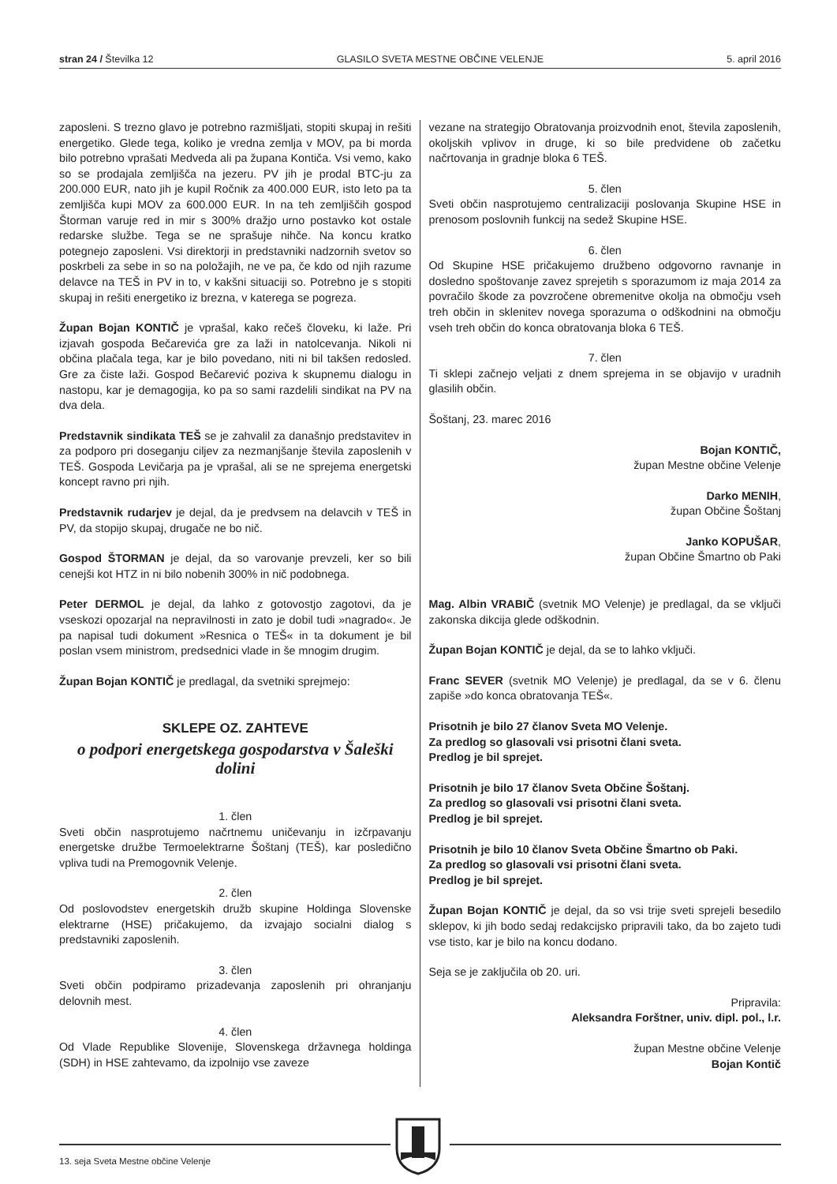stran 24 / Številka 12 GLASILO SVETA MESTNE OBČINE VELENJE 5. april 2016
zaposleni. S trezno glavo je potrebno razmišljati, stopiti skupaj in rešiti energetiko. Glede tega, koliko je vredna zemlja v MOV, pa bi morda bilo potrebno vprašati Medveda ali pa župana Kontiča. Vsi vemo, kako so se prodajala zemljišča na jezeru. PV jih je prodal BTC-ju za 200.000 EUR, nato jih je kupil Ročnik za 400.000 EUR, isto leto pa ta zemljišča kupi MOV za 600.000 EUR. In na teh zemljiščih gospod Štorman varuje red in mir s 300% dražjo urno postavko kot ostale redarske službe. Tega se ne sprašuje nihče. Na koncu kratko potegnejo zaposleni. Vsi direktorji in predstavniki nadzornih svetov so poskrbeli za sebe in so na položajih, ne ve pa, če kdo od njih razume delavce na TEŠ in PV in to, v kakšni situaciji so. Potrebno je s stopiti skupaj in rešiti energetiko iz brezna, v katerega se pogreza.
Župan Bojan KONTIČ je vprašal, kako rečeš človeku, ki laže. Pri izjavah gospoda Bečarevića gre za laži in natolcevanja. Nikoli ni občina plačala tega, kar je bilo povedano, niti ni bil takšen redosled. Gre za čiste laži. Gospod Bečarević poziva k skupnemu dialogu in nastopu, kar je demagogija, ko pa so sami razdelili sindikat na PV na dva dela.
Predstavnik sindikata TEŠ se je zahvalil za današnjo predstavitev in za podporo pri doseganju ciljev za nezmanjšanje števila zaposlenih v TEŠ. Gospoda Levičarja pa je vprašal, ali se ne sprejema energetski koncept ravno pri njih.
Predstavnik rudarjev je dejal, da je predvsem na delavcih v TEŠ in PV, da stopijo skupaj, drugače ne bo nič.
Gospod ŠTORMAN je dejal, da so varovanje prevzeli, ker so bili cenejši kot HTZ in ni bilo nobenih 300% in nič podobnega.
Peter DERMOL je dejal, da lahko z gotovostjo zagotovi, da je vseskozi opozarjal na nepravilnosti in zato je dobil tudi »nagrado«. Je pa napisal tudi dokument »Resnica o TEŠ« in ta dokument je bil poslan vsem ministrom, predsednici vlade in še mnogim drugim.
Župan Bojan KONTIČ je predlagal, da svetniki sprejmejo:
SKLEPE OZ. ZAHTEVE
o podpori energetskega gospodarstva v Šaleški dolini
1. člen
Sveti občin nasprotujemo načrtnemu uničevanju in izčrpavanju energetske družbe Termoelektrarne Šoštanj (TEŠ), kar posledično vpliva tudi na Premogovnik Velenje.
2. člen
Od poslovodstev energetskih družb skupine Holdinga Slovenske elektrarne (HSE) pričakujemo, da izvajajo socialni dialog s predstavniki zaposlenih.
3. člen
Sveti občin podpiramo prizadevanja zaposlenih pri ohranjanju delovnih mest.
4. člen
Od Vlade Republike Slovenije, Slovenskega državnega holdinga (SDH) in HSE zahtevamo, da izpolnijo vse zaveze
vezane na strategijo Obratovanja proizvodnih enot, števila zaposlenih, okoljskih vplivov in druge, ki so bile predvidene ob začetku načrtovanja in gradnje bloka 6 TEŠ.
5. člen
Sveti občin nasprotujemo centralizaciji poslovanja Skupine HSE in prenosom poslovnih funkcij na sedež Skupine HSE.
6. člen
Od Skupine HSE pričakujemo družbeno odgovorno ravnanje in dosledno spoštovanje zavez sprejetih s sporazumom iz maja 2014 za povračilo škode za povzročene obremenitve okolja na območju vseh treh občin in sklenitev novega sporazuma o odškodnini na območju vseh treh občin do konca obratovanja bloka 6 TEŠ.
7. člen
Ti sklepi začnejo veljati z dnem sprejema in se objavijo v uradnih glasilih občin.
Šoštanj, 23. marec 2016
Bojan KONTIČ,
župan Mestne občine Velenje
Darko MENIH,
župan Občine Šoštanj
Janko KOPUŠAR,
župan Občine Šmartno ob Paki
Mag. Albin VRABIČ (svetnik MO Velenje) je predlagal, da se vključi zakonska dikcija glede odškodnin.
Župan Bojan KONTIČ je dejal, da se to lahko vključi.
Franc SEVER (svetnik MO Velenje) je predlagal, da se v 6. členu zapiše »do konca obratovanja TEŠ«.
Prisotnih je bilo 27 članov Sveta MO Velenje.
Za predlog so glasovali vsi prisotni člani sveta.
Predlog je bil sprejet.
Prisotnih je bilo 17 članov Sveta Občine Šoštanj.
Za predlog so glasovali vsi prisotni člani sveta.
Predlog je bil sprejet.
Prisotnih je bilo 10 članov Sveta Občine Šmartno ob Paki.
Za predlog so glasovali vsi prisotni člani sveta.
Predlog je bil sprejet.
Župan Bojan KONTIČ je dejal, da so vsi trije sveti sprejeli besedilo sklepov, ki jih bodo sedaj redakcijsko pripravili tako, da bo zajeto tudi vse tisto, kar je bilo na koncu dodano.
Seja se je zaključila ob 20. uri.
Pripravila:
Aleksandra Forštner, univ. dipl. pol., l.r.
župan Mestne občine Velenje
Bojan Kontič
13. seja Sveta Mestne občine Velenje